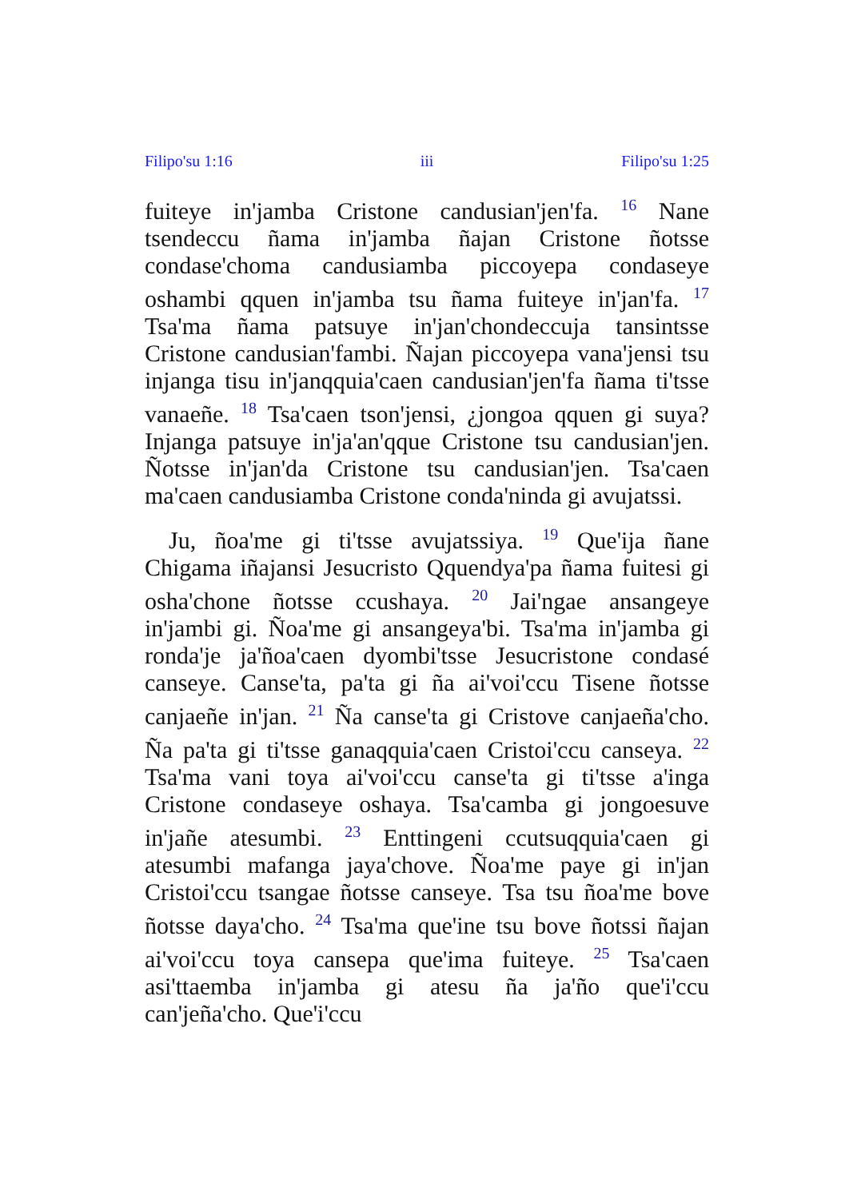Filipo'su 1:16 iii Filipo'su 1:25
fuiteye in'jamba Cristone candusian'jen'fa. <sup>16</sup> Nane tsendeccu ñama in'jamba ñajan Cristone ñotsse condase'choma candusiamba piccoyepa condaseye oshambi qquen in'jamba tsu ñama fuiteye in'jan'fa. <sup>17</sup> Tsa'ma ñama patsuye in'jan'chondeccuja tansintsse Cristone candusian'fambi. Ñajan piccoyepa vana'jensi tsu injanga tisu in'janqquia'caen candusian'jen'fa ñama ti'tsse vanaeñe. <sup>18</sup> Tsa'caen tson'jensi, ¿jongoa qquen gi suya? Injanga patsuye in'ja'an'qque Cristone tsu candusian'jen. Ñotsse in'jan'da Cristone tsu candusian'jen. Tsa'caen ma'caen candusiamba Cristone conda'ninda gi avujatssi.
Ju, ñoa'me gi ti'tsse avujatssiya. <sup>19</sup> Que'ija ñane Chigama iñajansi Jesucristo Qquendya'pa ñama fuitesi gi osha'chone ñotsse ccushaya. <sup>20</sup> Jai'ngae ansangeye in'jambi gi. Ñoa'me gi ansangeya'bi. Tsa'ma in'jamba gi ronda'je ja'ñoa'caen dyombi'tsse Jesucristone condasé canseye. Canse'ta, pa'ta gi ña ai'voi'ccu Tisene ñotsse canjaeñe in'jan. <sup>21</sup> Ña canse'ta gi Cristove canjaeña'cho. Ña pa'ta gi ti'tsse ganaqquia'caen Cristoi'ccu canseya. <sup>22</sup> Tsa'ma vani toya ai'voi'ccu canse'ta gi ti'tsse a'inga Cristone condaseye oshaya. Tsa'camba gi jongoesuve in'jañe atesumbi. <sup>23</sup> Enttingeni ccutsuqquia'caen gi atesumbi mafanga jaya'chove. Ñoa'me paye gi in'jan Cristoi'ccu tsangae ñotsse canseye. Tsa tsu ñoa'me bove ñotsse daya'cho. <sup>24</sup> Tsa'ma que'ine tsu bove ñotssi ñajan ai'voi'ccu toya cansepa que'ima fuiteye. <sup>25</sup> Tsa'caen asi'ttaemba in'jamba gi atesu ña ja'ño que'i'ccu can'jeña'cho. Que'i'ccu